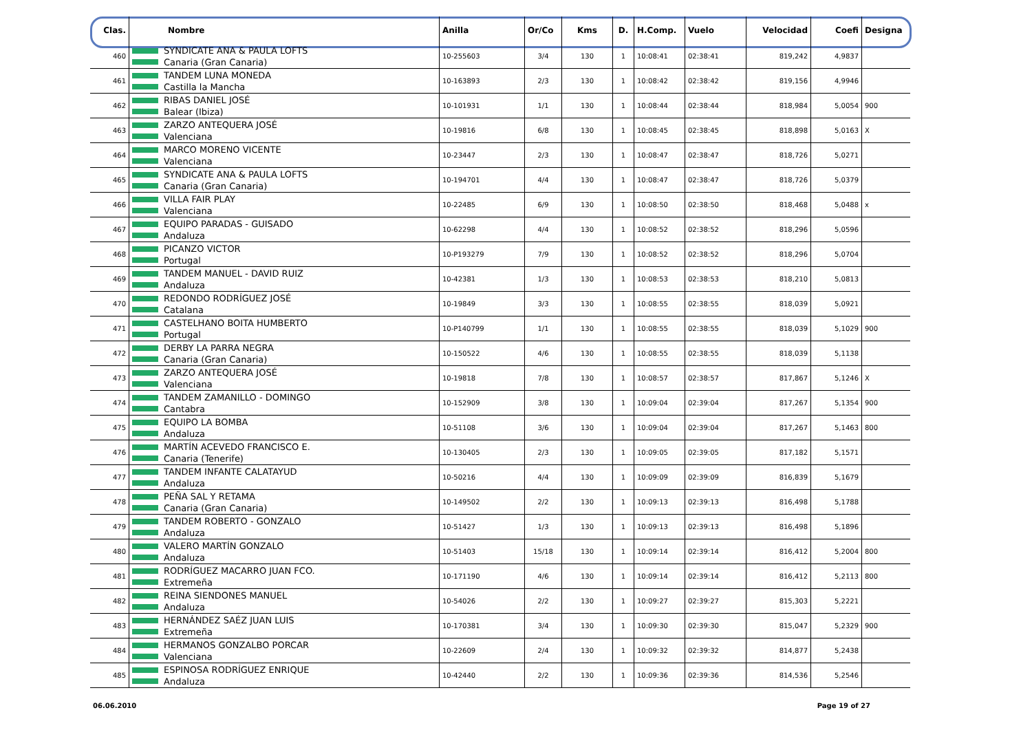| Clas. | Nombre | Anilla | Or/Co | Kms | D. | H.Comp. | Vuelo | Velocidad | Coefi | Designa |
| --- | --- | --- | --- | --- | --- | --- | --- | --- | --- | --- |
| 460 | SYNDICATE ANA & PAULA LOFTS Canaria (Gran Canaria) | 10-255603 | 3/4 | 130 | 1 | 10:08:41 | 02:38:41 | 819,242 | 4,9837 | |
| 461 | TANDEM LUNA MONEDA Castilla la Mancha | 10-163893 | 2/3 | 130 | 1 | 10:08:42 | 02:38:42 | 819,156 | 4,9946 | |
| 462 | RIBAS DANIEL JOSÉ Balear (Ibiza) | 10-101931 | 1/1 | 130 | 1 | 10:08:44 | 02:38:44 | 818,984 | 5,0054 | 900 |
| 463 | ZARZO ANTEQUERA JOSÉ Valenciana | 10-19816 | 6/8 | 130 | 1 | 10:08:45 | 02:38:45 | 818,898 | 5,0163 | X |
| 464 | MARCO MORENO VICENTE Valenciana | 10-23447 | 2/3 | 130 | 1 | 10:08:47 | 02:38:47 | 818,726 | 5,0271 | |
| 465 | SYNDICATE ANA & PAULA LOFTS Canaria (Gran Canaria) | 10-194701 | 4/4 | 130 | 1 | 10:08:47 | 02:38:47 | 818,726 | 5,0379 | |
| 466 | VILLA FAIR PLAY Valenciana | 10-22485 | 6/9 | 130 | 1 | 10:08:50 | 02:38:50 | 818,468 | 5,0488 | x |
| 467 | EQUIPO PARADAS - GUISADO Andaluza | 10-62298 | 4/4 | 130 | 1 | 10:08:52 | 02:38:52 | 818,296 | 5,0596 | |
| 468 | PICANZO VICTOR Portugal | 10-P193279 | 7/9 | 130 | 1 | 10:08:52 | 02:38:52 | 818,296 | 5,0704 | |
| 469 | TANDEM MANUEL - DAVID RUIZ Andaluza | 10-42381 | 1/3 | 130 | 1 | 10:08:53 | 02:38:53 | 818,210 | 5,0813 | |
| 470 | REDONDO RODRÍGUEZ JOSÉ Catalana | 10-19849 | 3/3 | 130 | 1 | 10:08:55 | 02:38:55 | 818,039 | 5,0921 | |
| 471 | CASTELHANO BOITA HUMBERTO Portugal | 10-P140799 | 1/1 | 130 | 1 | 10:08:55 | 02:38:55 | 818,039 | 5,1029 | 900 |
| 472 | DERBY LA PARRA NEGRA Canaria (Gran Canaria) | 10-150522 | 4/6 | 130 | 1 | 10:08:55 | 02:38:55 | 818,039 | 5,1138 | |
| 473 | ZARZO ANTEQUERA JOSÉ Valenciana | 10-19818 | 7/8 | 130 | 1 | 10:08:57 | 02:38:57 | 817,867 | 5,1246 | X |
| 474 | TANDEM ZAMANILLO - DOMINGO Cantabra | 10-152909 | 3/8 | 130 | 1 | 10:09:04 | 02:39:04 | 817,267 | 5,1354 | 900 |
| 475 | EQUIPO LA BOMBA Andaluza | 10-51108 | 3/6 | 130 | 1 | 10:09:04 | 02:39:04 | 817,267 | 5,1463 | 800 |
| 476 | MARTÍN ACEVEDO FRANCISCO E. Canaria (Tenerife) | 10-130405 | 2/3 | 130 | 1 | 10:09:05 | 02:39:05 | 817,182 | 5,1571 | |
| 477 | TANDEM INFANTE CALATAYUD Andaluza | 10-50216 | 4/4 | 130 | 1 | 10:09:09 | 02:39:09 | 816,839 | 5,1679 | |
| 478 | PEÑA SAL Y RETAMA Canaria (Gran Canaria) | 10-149502 | 2/2 | 130 | 1 | 10:09:13 | 02:39:13 | 816,498 | 5,1788 | |
| 479 | TANDEM ROBERTO - GONZALO Andaluza | 10-51427 | 1/3 | 130 | 1 | 10:09:13 | 02:39:13 | 816,498 | 5,1896 | |
| 480 | VALERO MARTÍN GONZALO Andaluza | 10-51403 | 15/18 | 130 | 1 | 10:09:14 | 02:39:14 | 816,412 | 5,2004 | 800 |
| 481 | RODRÍGUEZ MACARRO JUAN FCO. Extremeña | 10-171190 | 4/6 | 130 | 1 | 10:09:14 | 02:39:14 | 816,412 | 5,2113 | 800 |
| 482 | REINA SIENDONES MANUEL Andaluza | 10-54026 | 2/2 | 130 | 1 | 10:09:27 | 02:39:27 | 815,303 | 5,2221 | |
| 483 | HERNÁNDEZ SAÉZ JUAN LUIS Extremeña | 10-170381 | 3/4 | 130 | 1 | 10:09:30 | 02:39:30 | 815,047 | 5,2329 | 900 |
| 484 | HERMANOS GONZALBO PORCAR Valenciana | 10-22609 | 2/4 | 130 | 1 | 10:09:32 | 02:39:32 | 814,877 | 5,2438 | |
| 485 | ESPINOSA RODRÍGUEZ ENRIQUE Andaluza | 10-42440 | 2/2 | 130 | 1 | 10:09:36 | 02:39:36 | 814,536 | 5,2546 | |
06.06.2010 Page 19 of 27